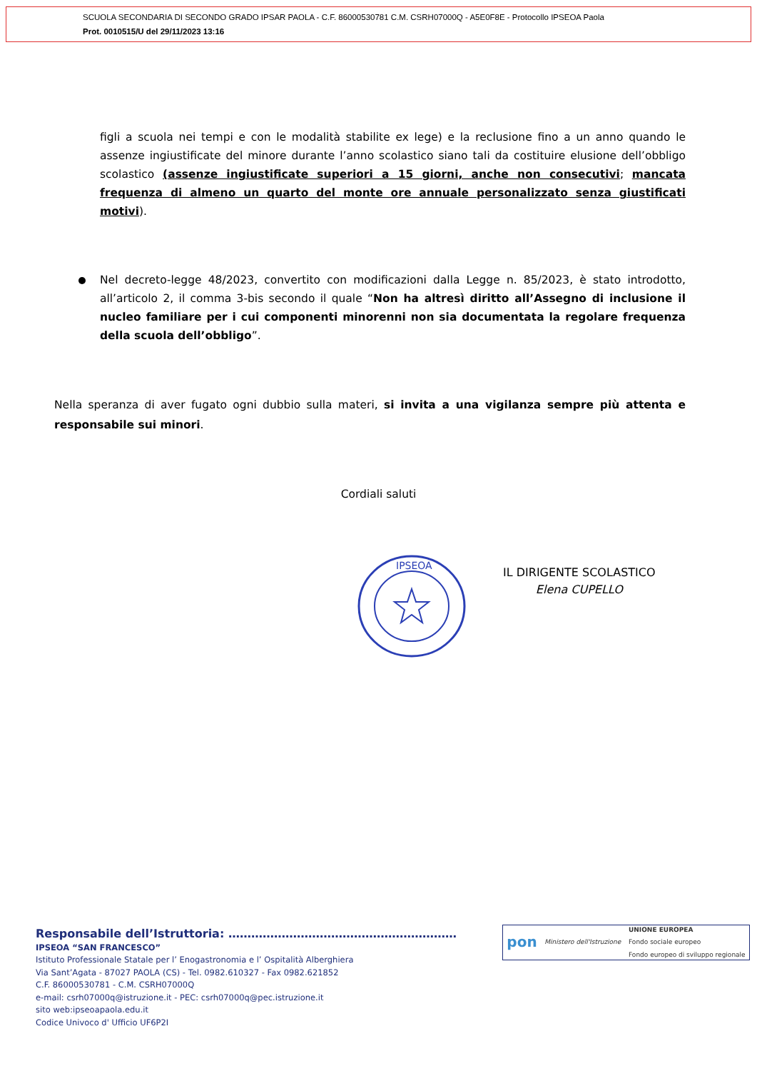SCUOLA SECONDARIA DI SECONDO GRADO IPSAR PAOLA - C.F. 86000530781 C.M. CSRH07000Q - A5E0F8E - Protocollo IPSEOA Paola
Prot. 0010515/U del 29/11/2023 13:16
figli a scuola nei tempi e con le modalità stabilite ex lege) e la reclusione fino a un anno quando le assenze ingiustificate del minore durante l’anno scolastico siano tali da costituire elusione dell’obbligo scolastico (assenze ingiustificate superiori a 15 giorni, anche non consecutivi; mancata frequenza di almeno un quarto del monte ore annuale personalizzato senza giustificati motivi).
Nel decreto-legge 48/2023, convertito con modificazioni dalla Legge n. 85/2023, è stato introdotto, all’articolo 2, il comma 3-bis secondo il quale “Non ha altresì diritto all’Assegno di inclusione il nucleo familiare per i cui componenti minorenni non sia documentata la regolare frequenza della scuola dell’obbligo”.
Nella speranza di aver fugato ogni dubbio sulla materi, si invita a una vigilanza sempre più attenta e responsabile sui minori.
Cordiali saluti
IPSEOA
IL DIRIGENTE SCOLASTICO
Elena CUPELLO
Responsabile dell’Istruttoria: ……………………………………………………
IPSEOA “SAN FRANCESCO”
Istituto Professionale Statale per l’ Enogastronomia e l’ Ospitalità Alberghiera
Via Sant’Agata - 87027 PAOLA (CS) - Tel. 0982.610327 - Fax 0982.621852
C.F. 86000530781 - C.M. CSRH07000Q
e-mail: csrh07000q@istruzione.it - PEC: csrh07000q@pec.istruzione.it
sito web:ipseoapaola.edu.it
Codice Univoco d' Ufficio UF6P2I
pon Ministero dell'Istruzione UNIONE EUROPEA
Fondo sociale europeo
Fondo europeo di sviluppo regionale